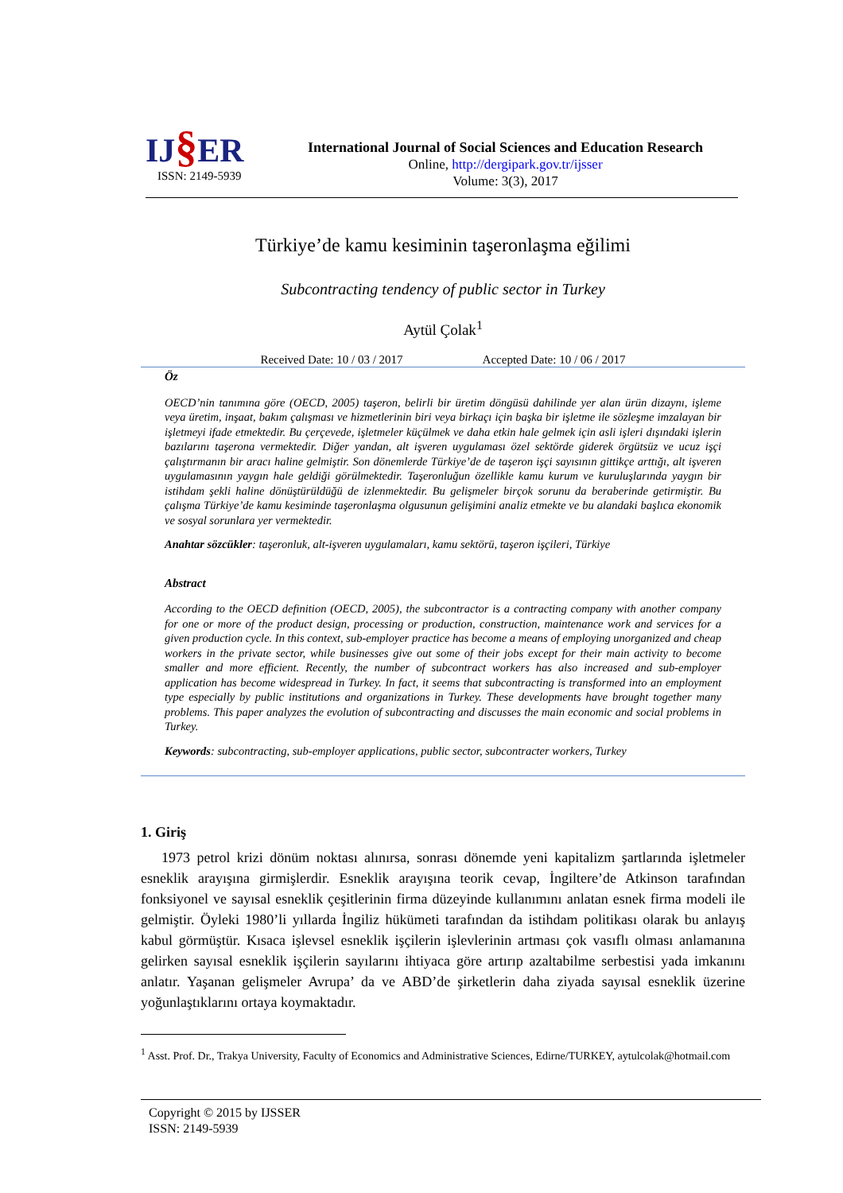IJ§ER
ISSN: 2149-5939
International Journal of Social Sciences and Education Research
Online, http://dergipark.gov.tr/ijsser
Volume: 3(3), 2017
Türkiye’de kamu kesiminin taşeronlaşma eğilimi
Subcontracting tendency of public sector in Turkey
Aytül Çolak<sup>1</sup>
Received Date: 10 / 03 / 2017 Accepted Date: 10 / 06 / 2017
Öz
OECD’nin tanımına göre (OECD, 2005) taşeron, belirli bir üretim döngüsü dahilinde yer alan ürün dizaynı, işleme veya üretim, inşaat, bakım çalışması ve hizmetlerinin biri veya birkaçı için başka bir işletme ile sözleşme imzalayan bir işletmeyi ifade etmektedir. Bu çerçevede, işletmeler küçülmek ve daha etkin hale gelmek için asli işleri dışındaki işlerin bazılarını taşerona vermektedir. Diğer yandan, alt işveren uygulaması özel sektörde giderek örgütsüz ve ucuz işçi çalıştırmanın bir aracı haline gelmiştir. Son dönemlerde Tü­rkiye’de de taşeron işçi sayısının gittikçe arttığı, alt işveren uygulamasının yaygın hale geldiği görülmekte­dir. Taşeronluğun özellikle kamu kurum ve kuruluşlarında yaygın bir istihdam şekli haline dönüştürüldüğü de izlenmektedir. Bu gelişmeler birçok sorunu da beraberinde getirmiştir. Bu çalışma Türkiye’de kamu kes­iminde taşeronlaşma olgusunun gelişimini analiz etmekte ve bu alandaki başlıca ekonomik ve sosyal sorun­lara yer vermektedir.
Anahtar sözcükler: taşeronluk, alt-işveren uygulamaları, kamu sektörü, taşeron işçileri, Türkiye
Abstract
According to the OECD definition (OECD, 2005), the subcontractor is a contracting company with another company for one or more of the product design, processing or production, construction, maintenance work and services for a given production cycle. In this context, sub-employer practice has become a means of employing unorganized and cheap workers in the private sector, while businesses give out some of their jobs except for their main activity to become smaller and more efficient. Recently, the number of subcontract workers has also increased and sub-employer application has become widespread in Turkey. In fact, it seems that subcontracting is transformed into an employment type especially by public institutions and or­ganizations in Turkey. These developments have brought together many problems. This paper analyzes the evolution of subcontracting and discusses the main economic and social problems in Turkey.
Keywords: subcontracting, sub-employer applications, public sector, subcontracter workers, Turkey
1. Giriş
1973 petrol krizi dönüm noktası alınırsa, sonrası dönemde yeni kapitalizm şartlarında işlet­meler esneklik arayışına girmişlerdir. Esneklik arayışına teorik cevap, İngiltere’de Atkinson tarafından fonksiyonel ve sayısal esneklik çeşitlerinin firma düzeyinde kullanımını anlatan esnek firma modeli ile gelmiştir. Öyleki 1980’li yıllarda İngiliz hükümeti tarafından da istihdam politi­kası olarak bu anlayış kabul görmüştür. Kısaca işlevsel esneklik işçilerin işlevlerinin artması çok vasıflı olması anlamanına gelirken sayısal esneklik işçilerin sayılarını ihtiyaca göre artırıp azalt­abilme serbestisi yada imkanını anlatır. Yaşanan gelişmeler Avrupa’ da ve ABD’de şirketlerin daha ziyada sayısal esneklik üzerine yoğunlaştıklarını ortaya koymaktadır.
<sup>1</sup> Asst. Prof. Dr., Trakya University, Faculty of Economics and Administrative Sciences, Edirne/TURKEY, ay­tulcolak@hotmail.com
Copyright © 2015 by IJSSER
ISSN: 2149-5939